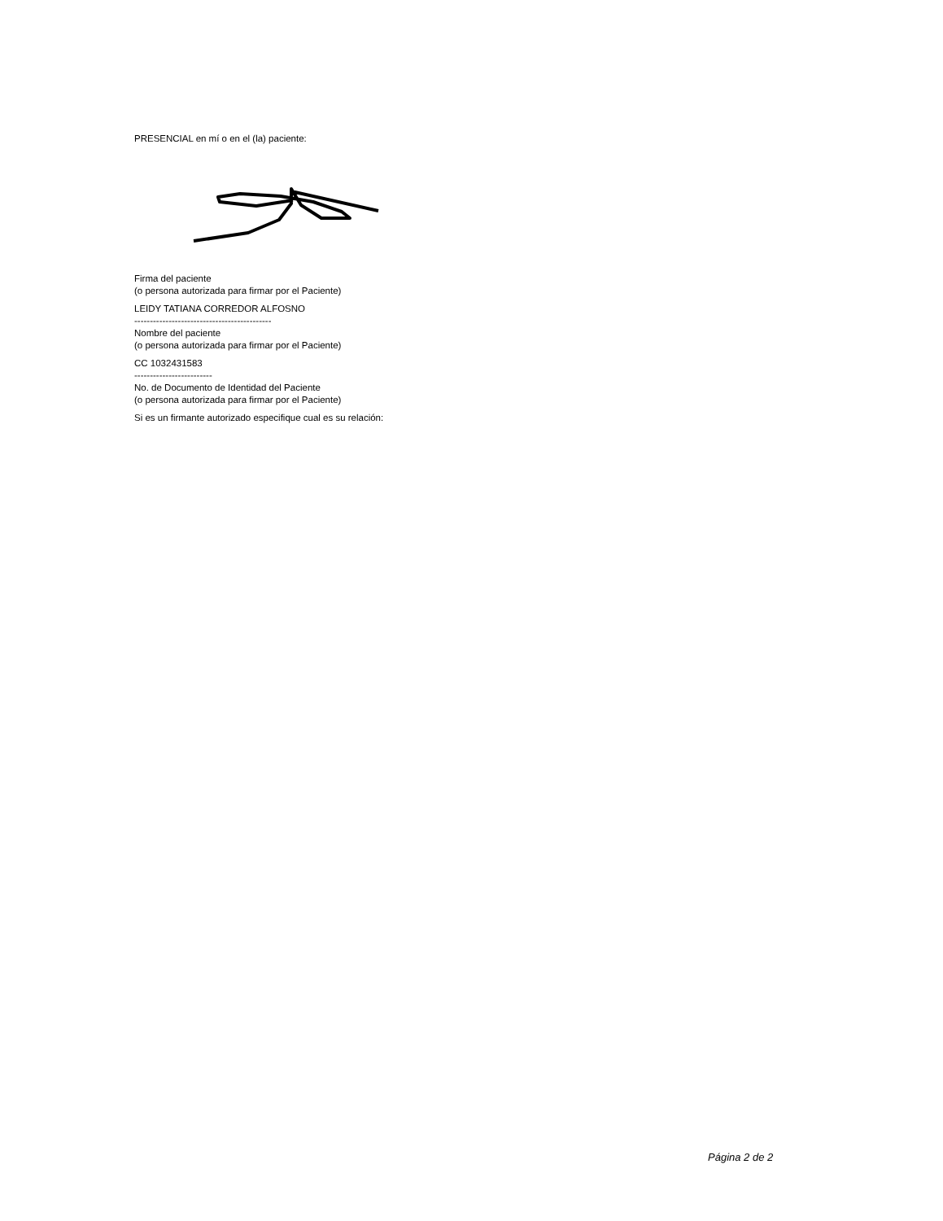PRESENCIAL en mí o en el (la) paciente:
Firma del paciente
(o persona autorizada para firmar por el Paciente)
LEIDY TATIANA CORREDOR ALFOSNO
--------------------------------------------
Nombre del paciente
(o persona autorizada para firmar por el Paciente)
CC 1032431583
-------------------------
No. de Documento de Identidad del Paciente
(o persona autorizada para firmar por el Paciente)
Si es un firmante autorizado especifique cual es su relación:
Página 2 de 2